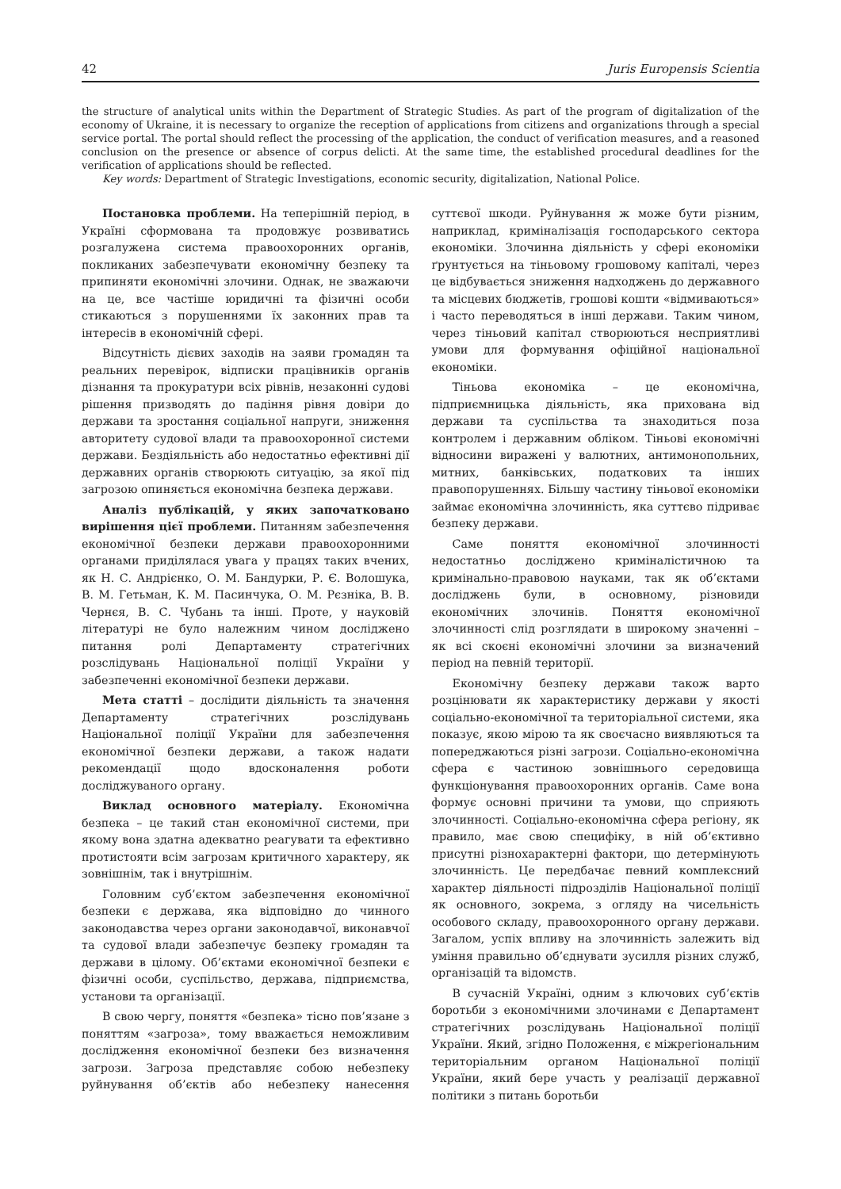42 Juris Europensis Scientia
the structure of analytical units within the Department of Strategic Studies. As part of the program of digitalization of the economy of Ukraine, it is necessary to organize the reception of applications from citizens and organizations through a special service portal. The portal should reflect the processing of the application, the conduct of verification measures, and a reasoned conclusion on the presence or absence of corpus delicti. At the same time, the established procedural deadlines for the verification of applications should be reflected.
Key words: Department of Strategic Investigations, economic security, digitalization, National Police.
Постановка проблеми. На теперішній період, в Україні сформована та продовжує розвиватись розгалужена система правоохоронних органів, покликаних забезпечувати економічну безпеку та припиняти економічні злочини. Однак, не зважаючи на це, все частіше юридичні та фізичні особи стикаються з порушеннями їх законних прав та інтересів в економічній сфері.
Відсутність дієвих заходів на заяви громадян та реальних перевірок, відписки працівників органів дізнання та прокуратури всіх рівнів, незаконні судові рішення призводять до падіння рівня довіри до держави та зростання соціальної напруги, зниження авторитету судової влади та правоохоронної системи держави. Бездіяльність або недостатньо ефективні дії державних органів створюють ситуацію, за якої під загрозою опиняється економічна безпека держави.
Аналіз публікацій, у яких започатковано вирішення цієї проблеми. Питанням забезпечення економічної безпеки держави правоохоронними органами приділялася увага у працях таких вчених, як Н. С. Андрієнко, О. М. Бандурки, Р. Є. Волошука, В. М. Гетьман, К. М. Пасинчука, О. М. Рєзніка, В. В. Чернєя, В. С. Чубань та інші. Проте, у науковій літературі не було належним чином досліджено питання ролі Департаменту стратегічних розслідувань Національної поліції України у забезпеченні економічної безпеки держави.
Мета статті – дослідити діяльність та значення Департаменту стратегічних розслідувань Національної поліції України для забезпечення економічної безпеки держави, а також надати рекомендації щодо вдосконалення роботи досліджуваного органу.
Виклад основного матеріалу. Економічна безпека – це такий стан економічної системи, при якому вона здатна адекватно реагувати та ефективно протистояти всім загрозам критичного характеру, як зовнішнім, так і внутрішнім.
Головним суб’єктом забезпечення економічної безпеки є держава, яка відповідно до чинного законодавства через органи законодавчої, виконавчої та судової влади забезпечує безпеку громадян та держави в цілому. Об’єктами економічної безпеки є фізичні особи, суспільство, держава, підприємства, установи та організації.
В свою чергу, поняття «безпека» тісно пов’язане з поняттям «загроза», тому вважається неможливим дослідження економічної безпеки без визначення загрози. Загроза представляє собою небезпеку руйнування об’єктів або небезпеку нанесення суттєвої шкоди. Руйнування ж може бути різним, наприклад, криміналізація господарського сектора економіки. Злочинна діяльність у сфері економіки ґрунтується на тіньовому грошовому капіталі, через це відбувається зниження надходжень до державного та місцевих бюджетів, грошові кошти «відмиваються» і часто переводяться в інші держави. Таким чином, через тіньовий капітал створюються несприятливі умови для формування офіційної національної економіки.
Тіньова економіка – це економічна, підприємницька діяльність, яка прихована від держави та суспільства та знаходиться поза контролем і державним обліком. Тіньові економічні відносини виражені у валютних, антимонопольних, митних, банківських, податкових та інших правопорушеннях. Більшу частину тіньової економіки займає економічна злочинність, яка суттєво підриває безпеку держави.
Саме поняття економічної злочинності недостатньо досліджено криміналістичною та кримінально-правовою науками, так як об’єктами досліджень були, в основному, різновиди економічних злочинів. Поняття економічної злочинності слід розглядати в широкому значенні – як всі скоєні економічні злочини за визначений період на певній території.
Економічну безпеку держави також варто розцінювати як характеристику держави у якості соціально-економічної та територіальної системи, яка показує, якою мірою та як своєчасно виявляються та попереджаються різні загрози. Соціально-економічна сфера є частиною зовнішнього середовища функціонування правоохоронних органів. Саме вона формує основні причини та умови, що сприяють злочинності. Соціально-економічна сфера регіону, як правило, має свою специфіку, в ній об’єктивно присутні різнохарактерні фактори, що детермінують злочинність. Це передбачає певний комплексний характер діяльності підрозділів Національної поліції як основного, зокрема, з огляду на чисельність особового складу, правоохоронного органу держави. Загалом, успіх впливу на злочинність залежить від уміння правильно об’єднувати зусилля різних служб, організацій та відомств.
В сучасній Україні, одним з ключових суб’єктів боротьби з економічними злочинами є Департамент стратегічних розслідувань Національної поліції України. Який, згідно Положення, є міжрегіональним територіальним органом Національної поліції України, який бере участь у реалізації державної політики з питань боротьби